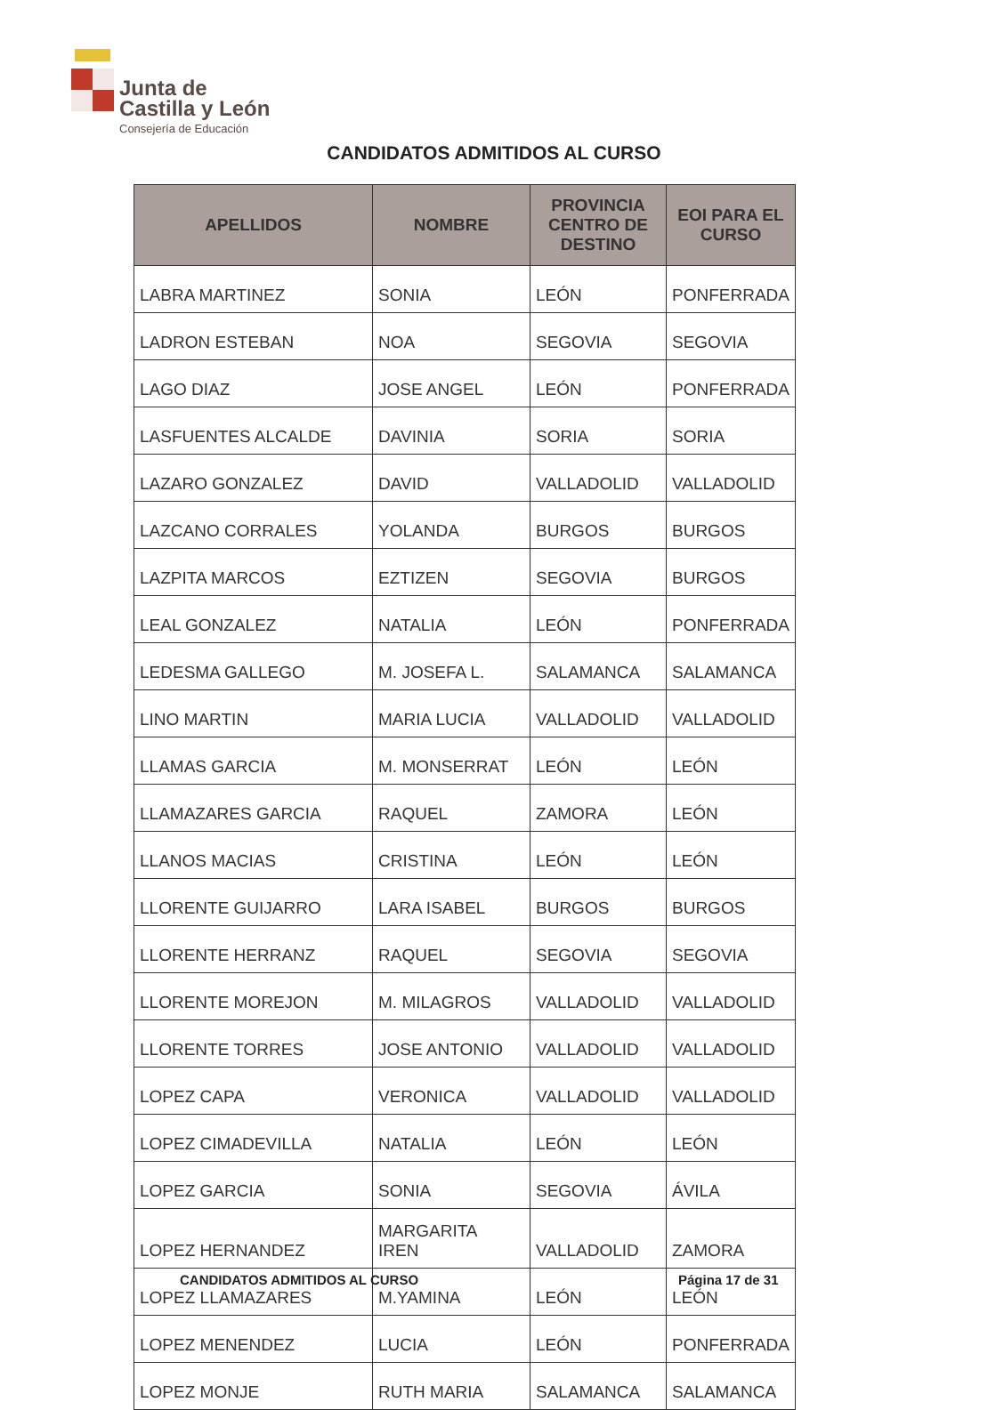Junta de
Castilla y León
Consejería de Educación
CANDIDATOS ADMITIDOS AL CURSO
| APELLIDOS | NOMBRE | PROVINCIA CENTRO DE DESTINO | EOI PARA EL CURSO |
| --- | --- | --- | --- |
| LABRA MARTINEZ | SONIA | LEÓN | PONFERRADA |
| LADRON ESTEBAN | NOA | SEGOVIA | SEGOVIA |
| LAGO DIAZ | JOSE ANGEL | LEÓN | PONFERRADA |
| LASFUENTES ALCALDE | DAVINIA | SORIA | SORIA |
| LAZARO GONZALEZ | DAVID | VALLADOLID | VALLADOLID |
| LAZCANO CORRALES | YOLANDA | BURGOS | BURGOS |
| LAZPITA MARCOS | EZTIZEN | SEGOVIA | BURGOS |
| LEAL GONZALEZ | NATALIA | LEÓN | PONFERRADA |
| LEDESMA GALLEGO | M. JOSEFA L. | SALAMANCA | SALAMANCA |
| LINO MARTIN | MARIA LUCIA | VALLADOLID | VALLADOLID |
| LLAMAS GARCIA | M. MONSERRAT | LEÓN | LEÓN |
| LLAMAZARES GARCIA | RAQUEL | ZAMORA | LEÓN |
| LLANOS MACIAS | CRISTINA | LEÓN | LEÓN |
| LLORENTE GUIJARRO | LARA ISABEL | BURGOS | BURGOS |
| LLORENTE HERRANZ | RAQUEL | SEGOVIA | SEGOVIA |
| LLORENTE MOREJON | M. MILAGROS | VALLADOLID | VALLADOLID |
| LLORENTE TORRES | JOSE ANTONIO | VALLADOLID | VALLADOLID |
| LOPEZ CAPA | VERONICA | VALLADOLID | VALLADOLID |
| LOPEZ CIMADEVILLA | NATALIA | LEÓN | LEÓN |
| LOPEZ GARCIA | SONIA | SEGOVIA | ÁVILA |
| LOPEZ HERNANDEZ | MARGARITA IREN | VALLADOLID | ZAMORA |
| LOPEZ LLAMAZARES | M.YAMINA | LEÓN | LEÓN |
| LOPEZ MENENDEZ | LUCIA | LEÓN | PONFERRADA |
| LOPEZ MONJE | RUTH MARIA | SALAMANCA | SALAMANCA |
CANDIDATOS ADMITIDOS AL CURSO Página 17 de 31